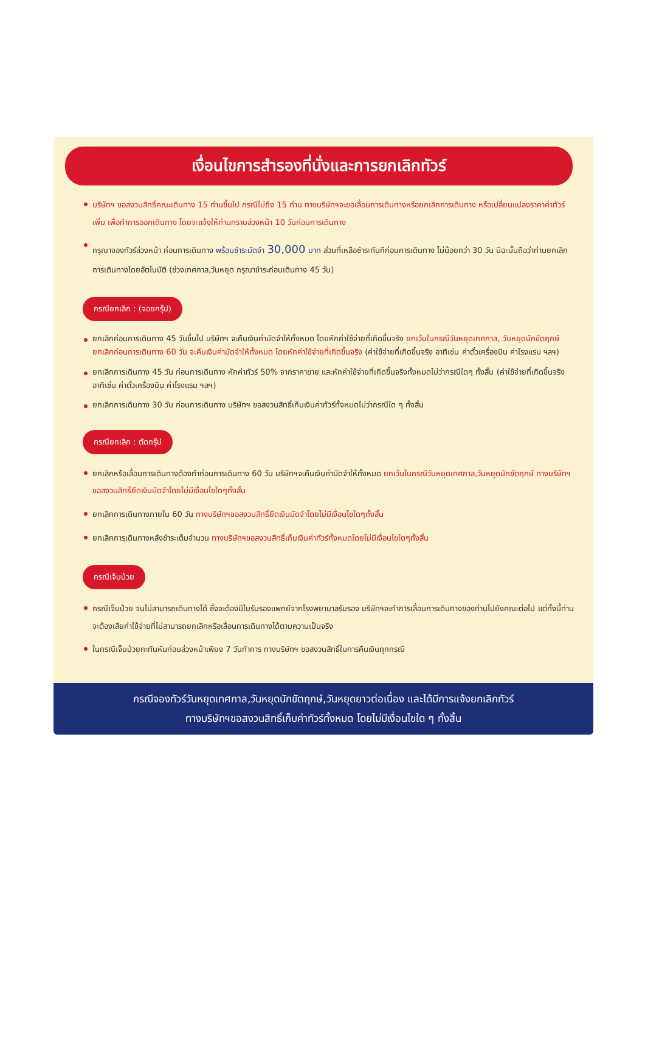เงื่อนไขการสำรองที่นั่งและการยกเลิกทัวร์
บริษัทฯ ขอสงวนสิทธิ์คณะเดินทาง 15 ท่านขึ้นไป กรณีไม่ถึง 15 ท่าน ทางบริษัทฯจะขอเลื่อนการเดินทางหรือยกเลิกการเดินทาง หรือเปลี่ยนแปลงราคาค่าทัวร์เพิ่ม เพื่อทำการออกเดินทาง โดยจะแจ้งให้ท่านทราบล่วงหน้า 10 วันก่อนการเดินทาง
กรุณาจองทัวร์ล่วงหน้า ก่อนการเดินทาง พร้อมชำระมัดจำ 30,000 บาท ส่วนที่เหลือชำระทันทีก่อนการเดินทาง ไม่น้อยกว่า 30 วัน มิฉะนั้นถือว่าท่านยกเลิกการเดินทางโดยอัตโนมัติ (ช่วงเทศกาล,วันหยุด กรุณาชำระก่อนเดินทาง 45 วัน)
กรณียกเลิก : (จอยกรุ๊ป)
ยกเลิกก่อนการเดินทาง 45 วันขึ้นไป บริษัทฯ จะคืนเงินค่ามัดจำให้ทั้งหมด โดยหักค่าใช้จ่ายที่เกิดขึ้นจริง ยกเว้นในกรณีวันหยุดเทศกาล, วันหยุดนักขัตฤกษ์ ยกเลิกก่อนการเดินทาง 60 วัน จะคืนเงินค่ามัดจำให้ทั้งหมด โดยหักค่าใช้จ่ายที่เกิดขึ้นจริง (ค่าใช้จ่ายที่เกิดขึ้นจริง อาทิเช่น ค่าตั๋วเครื่องบิน ค่าโรงแรม ฯลฯ)
ยกเลิกการเดินทาง 45 วัน ก่อนการเดินทาง หักค่าทัวร์ 50% จากราคาขาย และหักค่าใช้จ่ายที่เกิดขึ้นจริงทั้งหมดไม่ว่ากรณีใดๆ ทั้งสิ้น (ค่าใช้จ่ายที่เกิดขึ้นจริง อาทิเช่น ค่าตั๋วเครื่องบิน ค่าโรงแรม ฯลฯ)
ยกเลิกการเดินทาง 30 วัน ก่อนการเดินทาง บริษัทฯ ขอสงวนสิทธิ์เก็บเงินค่าทัวร์ทั้งหมดไม่ว่ากรณีใด ๆ ทั้งสิ้น
กรณียกเลิก : ตัดกรุ๊ป
ยกเลิกหรือเลื่อนการเดินทางต้องทำก่อนการเดินทาง 60 วัน บริษัทฯจะคืนเงินค่ามัดจำให้ทั้งหมด ยกเว้นในกรณีวันหยุดเทศกาล,วันหยุดนักขัตฤกษ์ ทางบริษัทฯขอสงวนสิทธิ์ยึดเงินมัดจำโดยไม่มีเงื่อนไขใดๆทั้งสิ้น
ยกเลิกการเดินทางภายใน 60 วัน ทางบริษัทฯขอสงวนสิทธิ์ยึดเงินมัดจำโดยไม่มีเงื่อนไขใดๆทั้งสิ้น
ยกเลิกการเดินทางหลังชำระเต็มจำนวน ทางบริษัทฯขอสงวนสิทธิ์เก็บเงินค่าทัวร์ทั้งหมดโดยไม่มีเงื่อนไขใดๆทั้งสิ้น
กรณีเจ็บป่วย
กรณีเจ็บป่วย จนไม่สามารถเดินทางได้ ซึ่งจะต้องมีใบรับรองแพทย์จากโรงพยาบาลรับรอง บริษัทฯจะทำการเลื่อนการเดินทางของท่านไปยังคณะต่อไป แต่ทั้งนี้ท่านจะต้องเสียค่าใช้จ่ายที่ไม่สามารถยกเลิกหรือเลื่อนการเดินทางได้ตามความเป็นจริง
ในกรณีเจ็บป่วยกะทันหันก่อนล่วงหน้าเพียง 7 วันทำการ ทางบริษัทฯ ขอสงวนสิทธิ์ในการคืนเงินทุกกรณี
กรณีจองทัวร์วันหยุดเทศกาล,วันหยุดนักขัตฤกษ์,วันหยุดยาวต่อเนื่อง และได้มีการแจ้งยกเลิกทัวร์
ทางบริษัทฯขอสงวนสิทธิ์เก็บค่าทัวร์ทั้งหมด โดยไม่มีเงื่อนไขใด ๆ ทั้งสิ้น